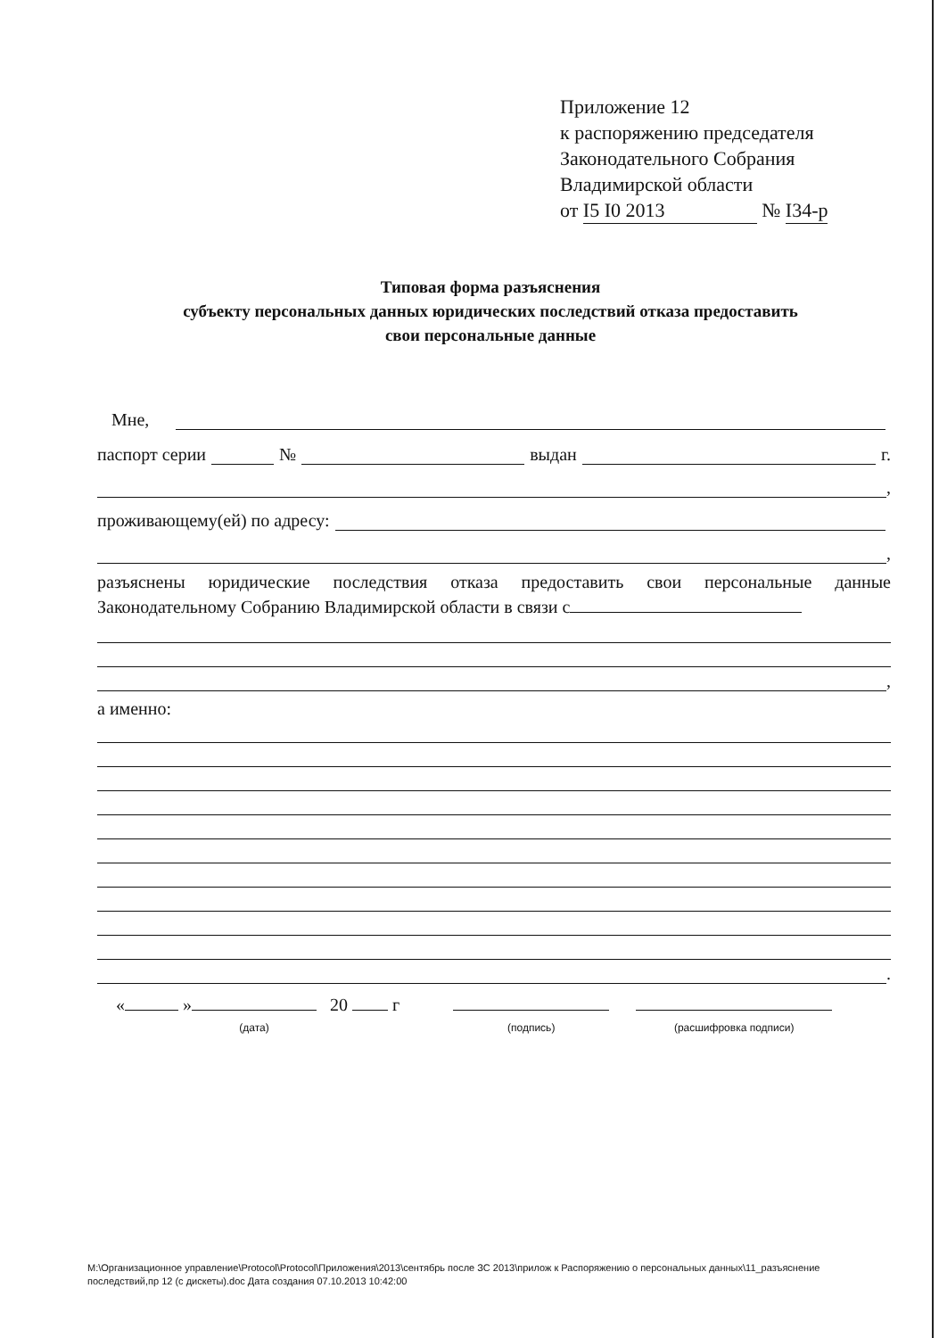Приложение 12
к распоряжению председателя
Законодательного Собрания
Владимирской области
от I5 I0 2013 № I34-р
Типовая форма разъяснения
субъекту персональных данных юридических последствий отказа предоставить
свои персональные данные
Мне,
паспорт серии № выдан г.
,
проживающему(ей) по адресу:
,
разъяснены юридические последствия отказа предоставить свои персональные данные Законодательному Собранию Владимирской области в связи с
,
а именно:
.
« »
(дата) 20 г
(подпись)
(расшифровка подписи)
M:\Организационное управление\Protocol\Protocol\Приложения\2013\сентябрь после ЗС 2013\прилож к Распоряжению о персональных данных\11_разъяснение последствий,пр 12 (с дискеты).doc Дата создания 07.10.2013 10:42:00